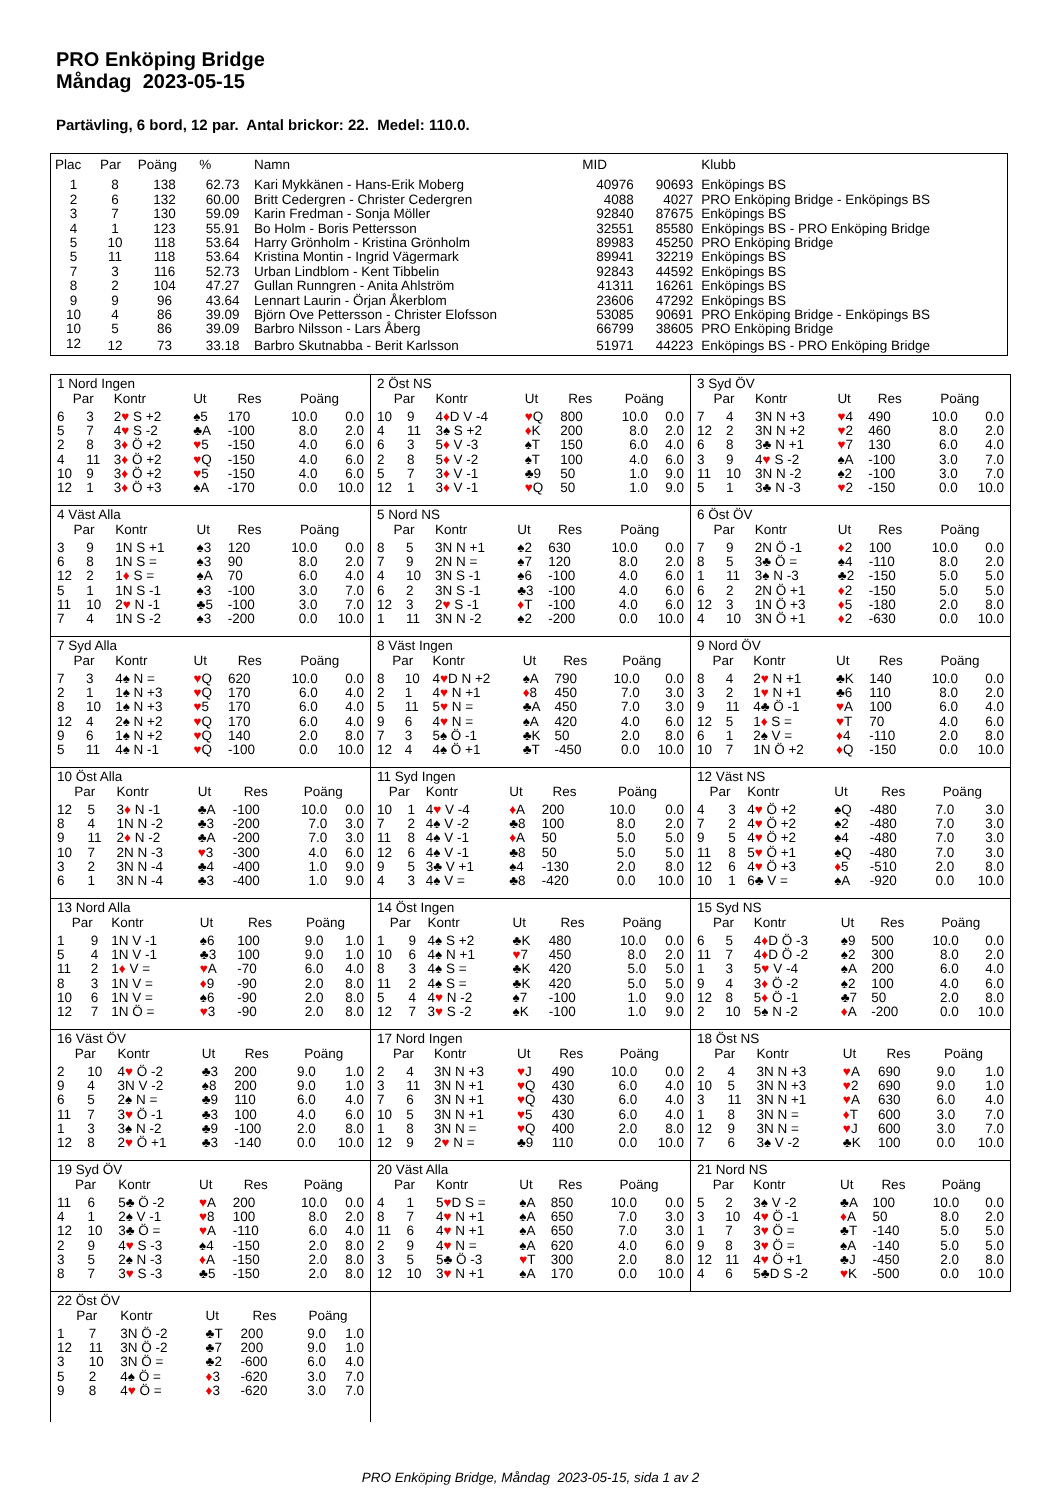PRO Enköping Bridge
Måndag 2023-05-15
Partävling, 6 bord, 12 par. Antal brickor: 22. Medel: 110.0.
| Plac | Par | Poäng | % | Namn | MID | | Klubb |
| --- | --- | --- | --- | --- | --- | --- | --- |
| 1 | 8 | 138 | 62.73 | Kari Mykkänen - Hans-Erik Moberg | 40976 | 90693 | Enköpings BS |
| 2 | 6 | 132 | 60.00 | Britt Cedergren - Christer Cedergren | 4088 | 4027 | PRO Enköping Bridge - Enköpings BS |
| 3 | 7 | 130 | 59.09 | Karin Fredman - Sonja Möller | 92840 | 87675 | Enköpings BS |
| 4 | 1 | 123 | 55.91 | Bo Holm - Boris Pettersson | 32551 | 85580 | Enköpings BS - PRO Enköping Bridge |
| 5 | 10 | 118 | 53.64 | Harry Grönholm - Kristina Grönholm | 89983 | 45250 | PRO Enköping Bridge |
| 5 | 11 | 118 | 53.64 | Kristina Montin - Ingrid Vägermark | 89941 | 32219 | Enköpings BS |
| 7 | 3 | 116 | 52.73 | Urban Lindblom - Kent Tibbelin | 92843 | 44592 | Enköpings BS |
| 8 | 2 | 104 | 47.27 | Gullan Runngren - Anita Ahlström | 41311 | 16261 | Enköpings BS |
| 9 | 9 | 96 | 43.64 | Lennart Laurin - Örjan Åkerblom | 23606 | 47292 | Enköpings BS |
| 10 | 4 | 86 | 39.09 | Björn Ove Pettersson - Christer Elofsson | 53085 | 90691 | PRO Enköping Bridge - Enköpings BS |
| 10 | 5 | 86 | 39.09 | Barbro Nilsson - Lars Åberg | 66799 | 38605 | PRO Enköping Bridge |
| 12 | 12 | 73 | 33.18 | Barbro Skutnabba - Berit Karlsson | 51971 | 44223 | Enköpings BS - PRO Enköping Bridge |
| 1 Nord Ingen | | | | | | |
| Par | | Kontr | Ut | Res | Poäng | |
| 6 | 3 | 2 ♥ S +2 | ♠5 | 170 | 10.0 | 0.0 |
| 5 | 7 | 4 ♥ S -2 | ♣A | -100 | 8.0 | 2.0 |
| 2 | 8 | 3 ♦ Ö +2 | ♥ 5 | -150 | 4.0 | 6.0 |
| 4 | 11 | 3 ♦ Ö +2 | ♥ Q | -150 | 4.0 | 6.0 |
| 10 | 9 | 3 ♦ Ö +2 | ♥ 5 | -150 | 4.0 | 6.0 |
| 12 | 1 | 3 ♦ Ö +3 | ♠A | -170 | 0.0 | 10.0 |
| 2 Öst NS | | | | | | |
| Par | | Kontr | Ut | Res | Poäng | |
| 10 | 9 | 4 ♦ D V -4 | ♥ Q | 800 | 10.0 | 0.0 |
| 4 | 11 | 3♠ S +2 | ♦ K | 200 | 8.0 | 2.0 |
| 6 | 3 | 5 ♦ V -3 | ♠T | 150 | 6.0 | 4.0 |
| 2 | 8 | 5 ♦ V -2 | ♠T | 100 | 4.0 | 6.0 |
| 5 | 7 | 3 ♦ V -1 | ♣9 | 50 | 1.0 | 9.0 |
| 12 | 1 | 3 ♦ V -1 | ♥ Q | 50 | 1.0 | 9.0 |
| 3 Syd ÖV | | | | | | |
| Par | | Kontr | Ut | Res | Poäng | |
| 7 | 4 | 3N N +3 | ♥ 4 | 490 | 10.0 | 0.0 |
| 12 | 2 | 3N N +2 | ♥ 2 | 460 | 8.0 | 2.0 |
| 6 | 8 | 3♣ N +1 | ♥ 7 | 130 | 6.0 | 4.0 |
| 3 | 9 | 4 ♥ S -2 | ♠A | -100 | 3.0 | 7.0 |
| 11 | 10 | 3N N -2 | ♠2 | -100 | 3.0 | 7.0 |
| 5 | 1 | 3♣ N -3 | ♥ 2 | -150 | 0.0 | 10.0 |
| 4 Väst Alla | | | | | | |
| Par | | Kontr | Ut | Res | Poäng | |
| 3 | 9 | 1N S +1 | ♠3 | 120 | 10.0 | 0.0 |
| 6 | 8 | 1N S = | ♠3 | 90 | 8.0 | 2.0 |
| 12 | 2 | 1 ♦ S = | ♠A | 70 | 6.0 | 4.0 |
| 5 | 1 | 1N S -1 | ♠3 | -100 | 3.0 | 7.0 |
| 11 | 10 | 2 ♥ N -1 | ♣5 | -100 | 3.0 | 7.0 |
| 7 | 4 | 1N S -2 | ♠3 | -200 | 0.0 | 10.0 |
| 5 Nord NS | | | | | | |
| Par | | Kontr | Ut | Res | Poäng | |
| 8 | 5 | 3N N +1 | ♠2 | 630 | 10.0 | 0.0 |
| 7 | 9 | 2N N = | ♠7 | 120 | 8.0 | 2.0 |
| 4 | 10 | 3N S -1 | ♠6 | -100 | 4.0 | 6.0 |
| 6 | 2 | 3N S -1 | ♣3 | -100 | 4.0 | 6.0 |
| 12 | 3 | 2 ♥ S -1 | ♦ T | -100 | 4.0 | 6.0 |
| 1 | 11 | 3N N -2 | ♠2 | -200 | 0.0 | 10.0 |
| 6 Öst ÖV | | | | | | |
| Par | | Kontr | Ut | Res | Poäng | |
| 7 | 9 | 2N Ö -1 | ♦ 2 | 100 | 10.0 | 0.0 |
| 8 | 5 | 3♣ Ö = | ♠4 | -110 | 8.0 | 2.0 |
| 1 | 11 | 3♠ N -3 | ♣2 | -150 | 5.0 | 5.0 |
| 6 | 2 | 2N Ö +1 | ♦ 2 | -150 | 5.0 | 5.0 |
| 12 | 3 | 1N Ö +3 | ♦ 5 | -180 | 2.0 | 8.0 |
| 4 | 10 | 3N Ö +1 | ♦ 2 | -630 | 0.0 | 10.0 |
| 7 Syd Alla | | | | | | |
| Par | | Kontr | Ut | Res | Poäng | |
| 7 | 3 | 4♠ N = | ♥ Q | 620 | 10.0 | 0.0 |
| 2 | 1 | 1♠ N +3 | ♥ Q | 170 | 6.0 | 4.0 |
| 8 | 10 | 1♠ N +3 | ♥ 5 | 170 | 6.0 | 4.0 |
| 12 | 4 | 2♠ N +2 | ♥ Q | 170 | 6.0 | 4.0 |
| 9 | 6 | 1♠ N +2 | ♥ Q | 140 | 2.0 | 8.0 |
| 5 | 11 | 4♠ N -1 | ♥ Q | -100 | 0.0 | 10.0 |
| 8 Väst Ingen | | | | | | |
| Par | | Kontr | Ut | Res | Poäng | |
| 8 | 10 | 4 ♥ D N +2 | ♠A | 790 | 10.0 | 0.0 |
| 2 | 1 | 4 ♥ N +1 | ♦ 8 | 450 | 7.0 | 3.0 |
| 5 | 11 | 5 ♥ N = | ♣A | 450 | 7.0 | 3.0 |
| 9 | 6 | 4 ♥ N = | ♠A | 420 | 4.0 | 6.0 |
| 7 | 3 | 5♠ Ö -1 | ♣K | 50 | 2.0 | 8.0 |
| 12 | 4 | 4♠ Ö +1 | ♣T | -450 | 0.0 | 10.0 |
| 9 Nord ÖV | | | | | | |
| Par | | Kontr | Ut | Res | Poäng | |
| 8 | 4 | 2 ♥ N +1 | ♣K | 140 | 10.0 | 0.0 |
| 3 | 2 | 1 ♥ N +1 | ♣6 | 110 | 8.0 | 2.0 |
| 9 | 11 | 4♣ Ö -1 | ♥ A | 100 | 6.0 | 4.0 |
| 12 | 5 | 1 ♦ S = | ♥ T | 70 | 4.0 | 6.0 |
| 6 | 1 | 2♠ V = | ♦ 4 | -110 | 2.0 | 8.0 |
| 10 | 7 | 1N Ö +2 | ♦ Q | -150 | 0.0 | 10.0 |
| 10 Öst Alla | | | | | | |
| Par | | Kontr | Ut | Res | Poäng | |
| 12 | 5 | 3 ♦ N -1 | ♣A | -100 | 10.0 | 0.0 |
| 8 | 4 | 1N N -2 | ♣3 | -200 | 7.0 | 3.0 |
| 9 | 11 | 2 ♦ N -2 | ♣A | -200 | 7.0 | 3.0 |
| 10 | 7 | 2N N -3 | ♥ 3 | -300 | 4.0 | 6.0 |
| 3 | 2 | 3N N -4 | ♣4 | -400 | 1.0 | 9.0 |
| 6 | 1 | 3N N -4 | ♣3 | -400 | 1.0 | 9.0 |
| 11 Syd Ingen | | | | | | |
| Par | | Kontr | Ut | Res | Poäng | |
| 10 | 1 | 4 ♥ V -4 | ♦ A | 200 | 10.0 | 0.0 |
| 7 | 2 | 4♠ V -2 | ♣8 | 100 | 8.0 | 2.0 |
| 11 | 8 | 4♠ V -1 | ♦ A | 50 | 5.0 | 5.0 |
| 12 | 6 | 4♠ V -1 | ♣8 | 50 | 5.0 | 5.0 |
| 9 | 5 | 3♣ V +1 | ♠4 | -130 | 2.0 | 8.0 |
| 4 | 3 | 4♠ V = | ♣8 | -420 | 0.0 | 10.0 |
| 12 Väst NS | | | | | | |
| Par | | Kontr | Ut | Res | Poäng | |
| 4 | 3 | 4 ♥ Ö +2 | ♠Q | -480 | 7.0 | 3.0 |
| 7 | 2 | 4 ♥ Ö +2 | ♠2 | -480 | 7.0 | 3.0 |
| 9 | 5 | 4 ♥ Ö +2 | ♠4 | -480 | 7.0 | 3.0 |
| 11 | 8 | 5 ♥ Ö +1 | ♠Q | -480 | 7.0 | 3.0 |
| 12 | 6 | 4 ♥ Ö +3 | ♦ 5 | -510 | 2.0 | 8.0 |
| 10 | 1 | 6♣ V = | ♠A | -920 | 0.0 | 10.0 |
| 13 Nord Alla | | | | | | |
| Par | | Kontr | Ut | Res | Poäng | |
| 1 | 9 | 1N V -1 | ♠6 | 100 | 9.0 | 1.0 |
| 5 | 4 | 1N V -1 | ♣3 | 100 | 9.0 | 1.0 |
| 11 | 2 | 1 ♦ V = | ♥ A | -70 | 6.0 | 4.0 |
| 8 | 3 | 1N V = | ♦ 9 | -90 | 2.0 | 8.0 |
| 10 | 6 | 1N V = | ♠6 | -90 | 2.0 | 8.0 |
| 12 | 7 | 1N Ö = | ♥ 3 | -90 | 2.0 | 8.0 |
| 14 Öst Ingen | | | | | | |
| Par | | Kontr | Ut | Res | Poäng | |
| 1 | 9 | 4♠ S +2 | ♣K | 480 | 10.0 | 0.0 |
| 10 | 6 | 4♠ N +1 | ♥ 7 | 450 | 8.0 | 2.0 |
| 8 | 3 | 4♠ S = | ♣K | 420 | 5.0 | 5.0 |
| 11 | 2 | 4♠ S = | ♣K | 420 | 5.0 | 5.0 |
| 5 | 4 | 4 ♥ N -2 | ♠7 | -100 | 1.0 | 9.0 |
| 12 | 7 | 3 ♥ S -2 | ♠K | -100 | 1.0 | 9.0 |
| 15 Syd NS | | | | | | |
| Par | | Kontr | Ut | Res | Poäng | |
| 6 | 5 | 4 ♦ D Ö -3 | ♠9 | 500 | 10.0 | 0.0 |
| 11 | 7 | 4 ♦ D Ö -2 | ♠2 | 300 | 8.0 | 2.0 |
| 1 | 3 | 5 ♥ V -4 | ♠A | 200 | 6.0 | 4.0 |
| 9 | 4 | 3 ♦ Ö -2 | ♠2 | 100 | 4.0 | 6.0 |
| 12 | 8 | 5 ♦ Ö -1 | ♣7 | 50 | 2.0 | 8.0 |
| 2 | 10 | 5♠ N -2 | ♦ A | -200 | 0.0 | 10.0 |
| 16 Väst ÖV | | | | | | |
| Par | | Kontr | Ut | Res | Poäng | |
| 2 | 10 | 4 ♥ Ö -2 | ♣3 | 200 | 9.0 | 1.0 |
| 9 | 4 | 3N V -2 | ♠8 | 200 | 9.0 | 1.0 |
| 6 | 5 | 2♠ N = | ♣9 | 110 | 6.0 | 4.0 |
| 11 | 7 | 3 ♥ Ö -1 | ♣3 | 100 | 4.0 | 6.0 |
| 1 | 3 | 3♠ N -2 | ♣9 | -100 | 2.0 | 8.0 |
| 12 | 8 | 2 ♥ Ö +1 | ♣3 | -140 | 0.0 | 10.0 |
| 17 Nord Ingen | | | | | | |
| Par | | Kontr | Ut | Res | Poäng | |
| 2 | 4 | 3N N +3 | ♥ J | 490 | 10.0 | 0.0 |
| 3 | 11 | 3N N +1 | ♥ Q | 430 | 6.0 | 4.0 |
| 7 | 6 | 3N N +1 | ♥ Q | 430 | 6.0 | 4.0 |
| 10 | 5 | 3N N +1 | ♥ 5 | 430 | 6.0 | 4.0 |
| 1 | 8 | 3N N = | ♥ Q | 400 | 2.0 | 8.0 |
| 12 | 9 | 2 ♥ N = | ♣9 | 110 | 0.0 | 10.0 |
| 18 Öst NS | | | | | | |
| Par | | Kontr | Ut | Res | Poäng | |
| 2 | 4 | 3N N +3 | ♥ A | 690 | 9.0 | 1.0 |
| 10 | 5 | 3N N +3 | ♥ 2 | 690 | 9.0 | 1.0 |
| 3 | 11 | 3N N +1 | ♥ A | 630 | 6.0 | 4.0 |
| 1 | 8 | 3N N = | ♦ T | 600 | 3.0 | 7.0 |
| 12 | 9 | 3N N = | ♥ J | 600 | 3.0 | 7.0 |
| 7 | 6 | 3♠ V -2 | ♣K | 100 | 0.0 | 10.0 |
| 19 Syd ÖV | | | | | | |
| Par | | Kontr | Ut | Res | Poäng | |
| 11 | 6 | 5♣ Ö -2 | ♥ A | 200 | 10.0 | 0.0 |
| 4 | 1 | 2♠ V -1 | ♥ 8 | 100 | 8.0 | 2.0 |
| 12 | 10 | 3♣ Ö = | ♥ A | -110 | 6.0 | 4.0 |
| 2 | 9 | 4 ♥ S -3 | ♠4 | -150 | 2.0 | 8.0 |
| 3 | 5 | 2♠ N -3 | ♦ A | -150 | 2.0 | 8.0 |
| 8 | 7 | 3 ♥ S -3 | ♣5 | -150 | 2.0 | 8.0 |
| 20 Väst Alla | | | | | | |
| Par | | Kontr | Ut | Res | Poäng | |
| 4 | 1 | 5 ♥ D S = | ♠A | 850 | 10.0 | 0.0 |
| 8 | 7 | 4 ♥ N +1 | ♠A | 650 | 7.0 | 3.0 |
| 11 | 6 | 4 ♥ N +1 | ♠A | 650 | 7.0 | 3.0 |
| 2 | 9 | 4 ♥ N = | ♠A | 620 | 4.0 | 6.0 |
| 3 | 5 | 5♣ Ö -3 | ♥ T | 300 | 2.0 | 8.0 |
| 12 | 10 | 3 ♥ N +1 | ♠A | 170 | 0.0 | 10.0 |
| 21 Nord NS | | | | | | |
| Par | | Kontr | Ut | Res | Poäng | |
| 5 | 2 | 3♠ V -2 | ♣A | 100 | 10.0 | 0.0 |
| 3 | 10 | 4 ♥ Ö -1 | ♦ A | 50 | 8.0 | 2.0 |
| 1 | 7 | 3 ♥ Ö = | ♣T | -140 | 5.0 | 5.0 |
| 9 | 8 | 3 ♥ Ö = | ♠A | -140 | 5.0 | 5.0 |
| 12 | 11 | 4 ♥ Ö +1 | ♣J | -450 | 2.0 | 8.0 |
| 4 | 6 | 5♣D S -2 | ♥ K | -500 | 0.0 | 10.0 |
| 22 Öst ÖV | | | | | | |
| Par | | Kontr | Ut | Res | Poäng | |
| 1 | 7 | 3N Ö -2 | ♣T | 200 | 9.0 | 1.0 |
| 12 | 11 | 3N Ö -2 | ♣7 | 200 | 9.0 | 1.0 |
| 3 | 10 | 3N Ö = | ♣2 | -600 | 6.0 | 4.0 |
| 5 | 2 | 4♠ Ö = | ♦ 3 | -620 | 3.0 | 7.0 |
| 9 | 8 | 4 ♥ Ö = | ♦ 3 | -620 | 3.0 | 7.0 |
PRO Enköping Bridge, Måndag 2023-05-15, sida 1 av 2